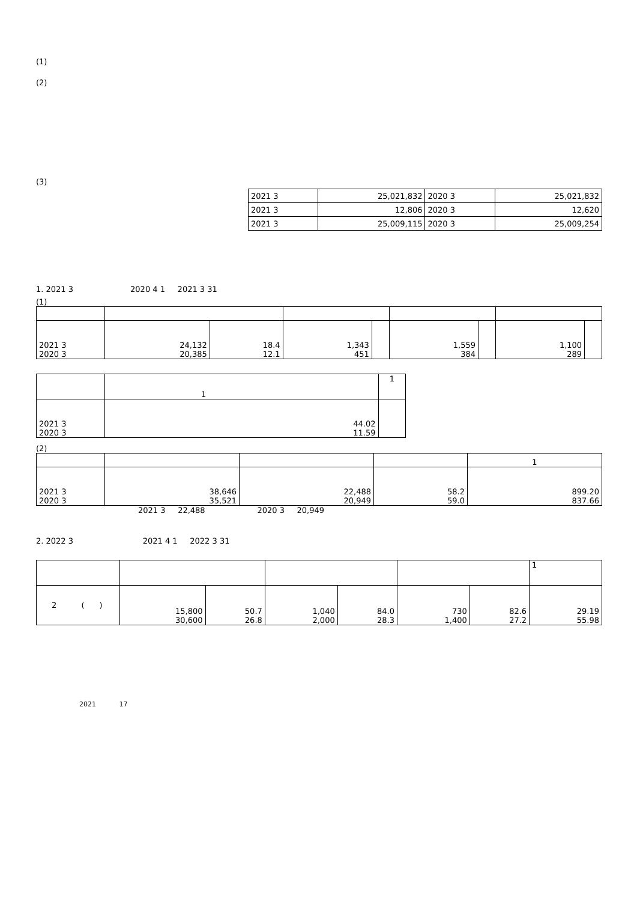(1)
(2)
(3)
| 2021 3 | 25,021,832 | 2020 3 | 25,021,832 |
| 2021 3 | 12,806 | 2020 3 | 12,620 |
| 2021 3 | 25,009,115 | 2020 3 | 25,009,254 |
1. 2021 3 2020 4 1 2021 3 31
(1)
| 2021 3 2020 3 | 24,132 20,385 | 18.4 12.1 | 1,343 451 | | 1,559 384 | | 1,100 289 | |
| | 1 | 1 |
| 2021 3 2020 3 | 44.02 11.59 | |
(2)
| | | | | 1 |
| 2021 3 2020 3 | 38,646 35,521 | 22,488 20,949 | 58.2 59.0 | 899.20 837.66 |
2021 3 22,488 2020 3 20,949
2. 2022 3 2021 4 1 2022 3 31
| | | | | | | | 1 |
| 2 ( ) | 15,800 30,600 | 50.7 26.8 | 1,040 2,000 | 84.0 28.3 | 730 1,400 | 82.6 27.2 | 29.19 55.98 |
2021 17